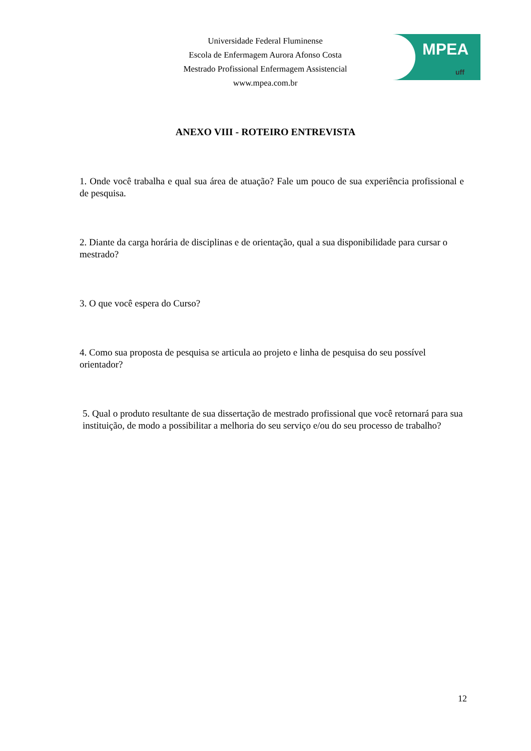Universidade Federal Fluminense
Escola de Enfermagem Aurora Afonso Costa
Mestrado Profissional Enfermagem Assistencial
www.mpea.com.br
MPEA
uff
ANEXO VIII - ROTEIRO ENTREVISTA
1. Onde você trabalha e qual sua área de atuação? Fale um pouco de sua experiência profissional e de pesquisa.
2. Diante da carga horária de disciplinas e de orientação, qual a sua disponibilidade para cursar o mestrado?
3. O que você espera do Curso?
4. Como sua proposta de pesquisa se articula ao projeto e linha de pesquisa do seu possível orientador?
5. Qual o produto resultante de sua dissertação de mestrado profissional que você retornará para sua instituição, de modo a possibilitar a melhoria do seu serviço e/ou do seu processo de trabalho?
12